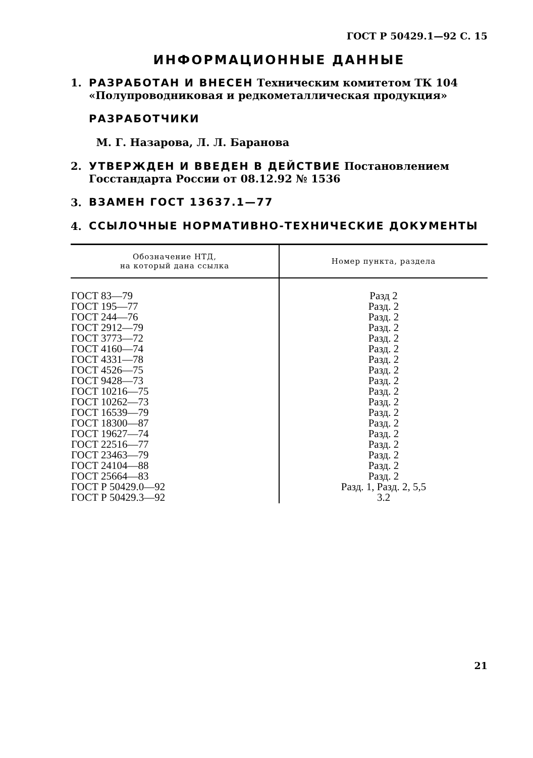ГОСТ Р 50429.1—92 С. 15
ИНФОРМАЦИОННЫЕ ДАННЫЕ
1. РАЗРАБОТАН И ВНЕСЕН Техническим комитетом ТК 104 «Полупроводниковая и редкометаллическая продукция»
РАЗРАБОТЧИКИ
М. Г. Назарова, Л. Л. Баранова
2. УТВЕРЖДЕН И ВВЕДЕН В ДЕЙСТВИЕ Постановлением Госстандарта России от 08.12.92 № 1536
3. ВЗАМЕН ГОСТ 13637.1—77
4. ССЫЛОЧНЫЕ НОРМАТИВНО-ТЕХНИЧЕСКИЕ ДОКУМЕНТЫ
| Обозначение НТД, на который дана ссылка | Номер пункта, раздела |
| --- | --- |
| ГОСТ 83—79 ГОСТ 195—77 ГОСТ 244—76 ГОСТ 2912—79 ГОСТ 3773—72 ГОСТ 4160—74 ГОСТ 4331—78 ГОСТ 4526—75 ГОСТ 9428—73 ГОСТ 10216—75 ГОСТ 10262—73 ГОСТ 16539—79 ГОСТ 18300—87 ГОСТ 19627—74 ГОСТ 22516—77 ГОСТ 23463—79 ГОСТ 24104—88 ГОСТ 25664—83 ГОСТ Р 50429.0—92 ГОСТ Р 50429.3—92 | Разд 2 Разд. 2 Разд. 2 Разд. 2 Разд. 2 Разд. 2 Разд. 2 Разд. 2 Разд. 2 Разд. 2 Разд. 2 Разд. 2 Разд. 2 Разд. 2 Разд. 2 Разд. 2 Разд. 2 Разд. 2 Разд. 1, Разд. 2, 5,5 3.2 |
21